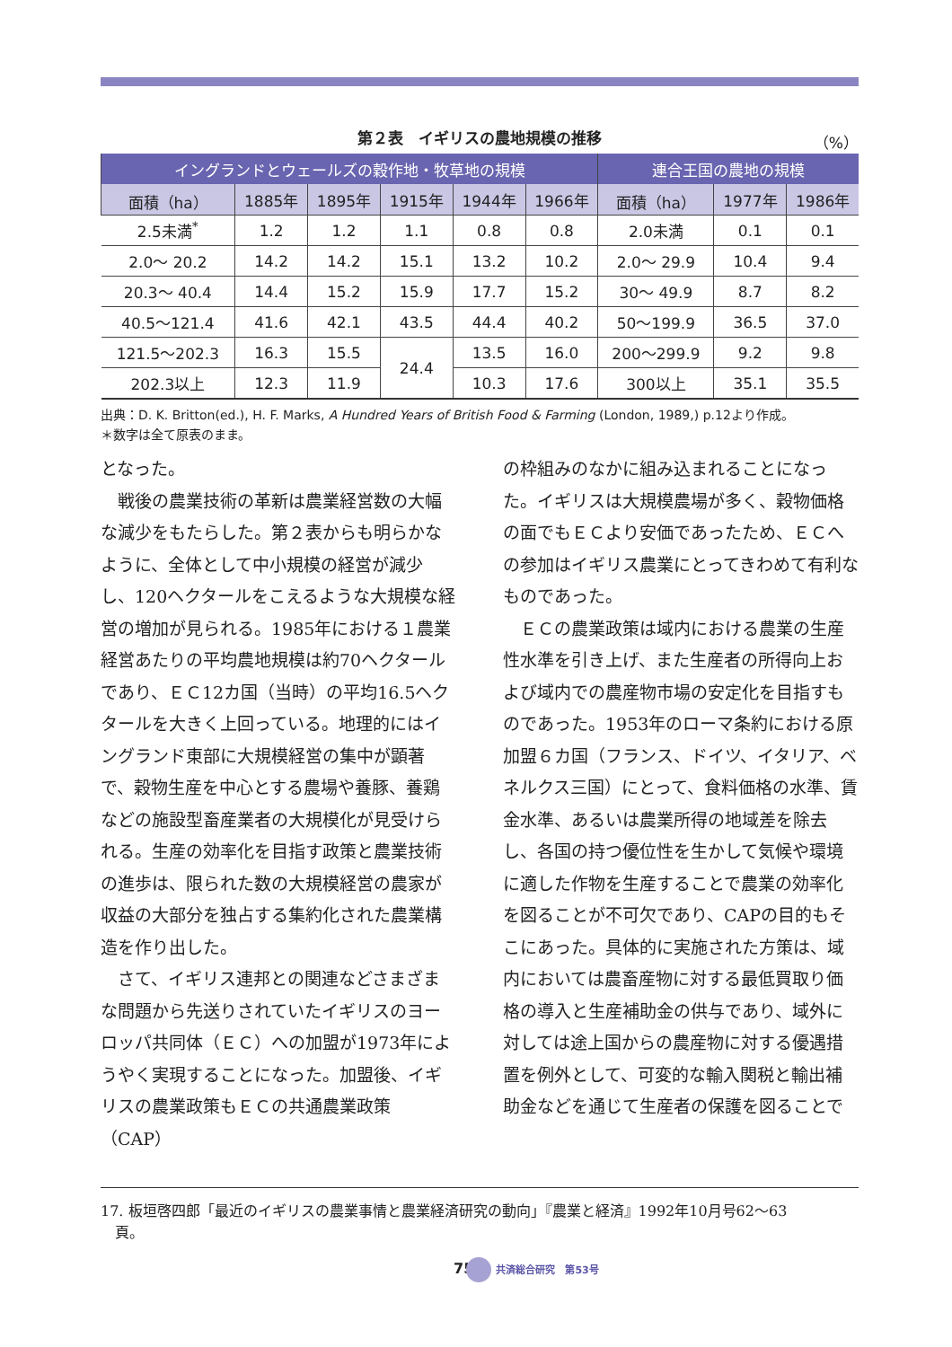第２表　イギリスの農地規模の推移 （%）
| イングランドとウェールズの穀作地・牧草地の規模 | | | | | | 連合王国の農地の規模 | | |
| --- | --- | --- | --- | --- | --- | --- | --- | --- |
| 面積（ha） | 1885年 | 1895年 | 1915年 | 1944年 | 1966年 | 面積（ha） | 1977年 | 1986年 |
| 2.5未満<sup>*</sup> | 1.2 | 1.2 | 1.1 | 0.8 | 0.8 | 2.0未満 | 0.1 | 0.1 |
| 2.0～ 20.2 | 14.2 | 14.2 | 15.1 | 13.2 | 10.2 | 2.0～ 29.9 | 10.4 | 9.4 |
| 20.3～ 40.4 | 14.4 | 15.2 | 15.9 | 17.7 | 15.2 | 30～ 49.9 | 8.7 | 8.2 |
| 40.5～121.4 | 41.6 | 42.1 | 43.5 | 44.4 | 40.2 | 50～199.9 | 36.5 | 37.0 |
| 121.5～202.3 | 16.3 | 15.5 | 24.4 | 13.5 | 16.0 | 200～299.9 | 9.2 | 9.8 |
| 202.3以上 | 12.3 | 11.9 | | 10.3 | 17.6 | 300以上 | 35.1 | 35.5 |
出典：D. K. Britton(ed.), H. F. Marks, A Hundred Years of British Food & Farming (London, 1989,) p.12より作成。
＊数字は全て原表のまま。
となった。
　戦後の農業技術の革新は農業経営数の大幅な減少をもたらした。第２表からも明らかなように、全体として中小規模の経営が減少し、120ヘクタールをこえるような大規模な経営の増加が見られる。1985年における１農業経営あたりの平均農地規模は約70ヘクタールであり、ＥＣ12カ国（当時）の平均16.5ヘクタールを大きく上回っている。地理的にはイングランド東部に大規模経営の集中が顕著で、穀物生産を中心とする農場や養豚、養鶏などの施設型畜産業者の大規模化が見受けられる。生産の効率化を目指す政策と農業技術の進歩は、限られた数の大規模経営の農家が収益の大部分を独占する集約化された農業構造を作り出した。
　さて、イギリス連邦との関連などさまざまな問題から先送りされていたイギリスのヨーロッパ共同体（ＥＣ）への加盟が1973年にようやく実現することになった。加盟後、イギリスの農業政策もＥＣの共通農業政策（CAP）
の枠組みのなかに組み込まれることになった。イギリスは大規模農場が多く、穀物価格の面でもＥＣより安価であったため、ＥＣへの参加はイギリス農業にとってきわめて有利なものであった。
　ＥＣの農業政策は域内における農業の生産性水準を引き上げ、また生産者の所得向上および域内での農産物市場の安定化を目指すものであった。1953年のローマ条約における原加盟６カ国（フランス、ドイツ、イタリア、ベネルクス三国）にとって、食料価格の水準、賃金水準、あるいは農業所得の地域差を除去し、各国の持つ優位性を生かして気候や環境に適した作物を生産することで農業の効率化を図ることが不可欠であり、CAPの目的もそこにあった。具体的に実施された方策は、域内においては農畜産物に対する最低買取り価格の導入と生産補助金の供与であり、域外に対しては途上国からの農産物に対する優遇措置を例外として、可変的な輸入関税と輸出補助金などを通じて生産者の保護を図ることで
17. 板垣啓四郎「最近のイギリスの農業事情と農業経済研究の動向」『農業と経済』1992年10月号62～63
　頁。
75 共済総合研究　第53号